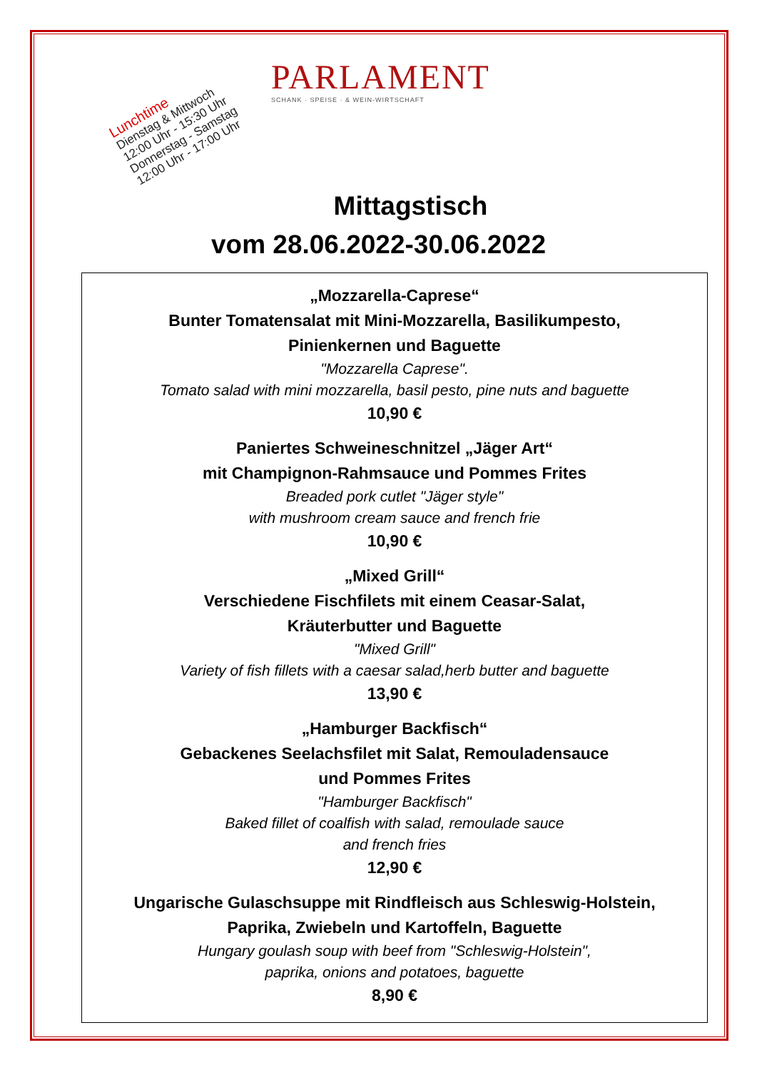PARLAMENT
SCHANK · SPEISE · & WEIN-WIRTSCHAFT
Lunchtime
Dienstag & Mittwoch
12:00 Uhr - 15:30 Uhr
Donnerstag - Samstag
12:00 Uhr - 17:00 Uhr
Mittagstisch
vom 28.06.2022-30.06.2022
„Mozzarella-Caprese“Bunter Tomatensalat mit Mini-Mozzarella, Basilikumpesto,
Pinienkernen und Baguette
"Mozzarella Caprese".
Tomato salad with mini mozzarella, basil pesto, pine nuts and baguette
10,90 €
Paniertes Schweineschnitzel „Jäger Art“mit Champignon-Rahmsauce und Pommes Frites
Breaded pork cutlet "Jäger style"
with mushroom cream sauce and french frie
10,90 €
„Mixed Grill“Verschiedene Fischfilets mit einem Ceasar-Salat,
Kräuterbutter und Baguette
"Mixed Grill"
Variety of fish fillets with a caesar salad,herb butter and baguette
13,90 €
„Hamburger Backfisch“Gebackenes Seelachsfilet mit Salat, Remouladensauce
und Pommes Frites
"Hamburger Backfisch"
Baked fillet of coalfish with salad, remoulade sauce
and french fries
12,90 €
Ungarische Gulaschsuppe mit Rindfleisch aus Schleswig-Holstein,
Paprika, Zwiebeln und Kartoffeln, Baguette
Hungary goulash soup with beef from "Schleswig-Holstein",
paprika, onions and potatoes, baguette
8,90 €